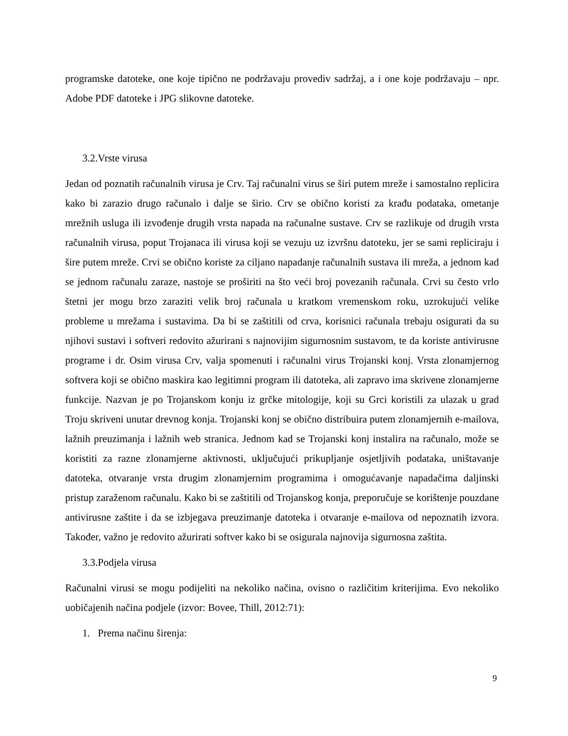programske datoteke, one koje tipično ne podržavaju provediv sadržaj, a i one koje podržavaju – npr. Adobe PDF datoteke i JPG slikovne datoteke.
3.2.Vrste virusa
Jedan od poznatih računalnih virusa je Crv. Taj računalni virus se širi putem mreže i samostalno replicira kako bi zarazio drugo računalo i dalje se širio. Crv se obično koristi za krađu podataka, ometanje mrežnih usluga ili izvođenje drugih vrsta napada na računalne sustave. Crv se razlikuje od drugih vrsta računalnih virusa, poput Trojanaca ili virusa koji se vezuju uz izvršnu datoteku, jer se sami repliciraju i šire putem mreže. Crvi se obično koriste za ciljano napadanje računalnih sustava ili mreža, a jednom kad se jednom računalu zaraze, nastoje se proširiti na što veći broj povezanih računala. Crvi su često vrlo štetni jer mogu brzo zaraziti velik broj računala u kratkom vremenskom roku, uzrokujući velike probleme u mrežama i sustavima. Da bi se zaštitili od crva, korisnici računala trebaju osigurati da su njihovi sustavi i softveri redovito ažurirani s najnovijim sigurnosnim sustavom, te da koriste antivirusne programe i dr. Osim virusa Crv, valja spomenuti i računalni virus Trojanski konj. Vrsta zlonamjernog softvera koji se obično maskira kao legitimni program ili datoteka, ali zapravo ima skrivene zlonamjerne funkcije. Nazvan je po Trojanskom konju iz grčke mitologije, koji su Grci koristili za ulazak u grad Troju skriveni unutar drevnog konja. Trojanski konj se obično distribuira putem zlonamjernih e-mailova, lažnih preuzimanja i lažnih web stranica. Jednom kad se Trojanski konj instalira na računalo, može se koristiti za razne zlonamjerne aktivnosti, uključujući prikupljanje osjetljivih podataka, uništavanje datoteka, otvaranje vrsta drugim zlonamjernim programima i omogućavanje napadačima daljinski pristup zaraženom računalu. Kako bi se zaštitili od Trojanskog konja, preporučuje se korištenje pouzdane antivirusne zaštite i da se izbjegava preuzimanje datoteka i otvaranje e-mailova od nepoznatih izvora. Također, važno je redovito ažurirati softver kako bi se osigurala najnovija sigurnosna zaštita.
3.3.Podjela virusa
Računalni virusi se mogu podijeliti na nekoliko načina, ovisno o različitim kriterijima. Evo nekoliko uobičajenih načina podjele (izvor: Bovee, Thill, 2012:71):
1. Prema načinu širenja:
9